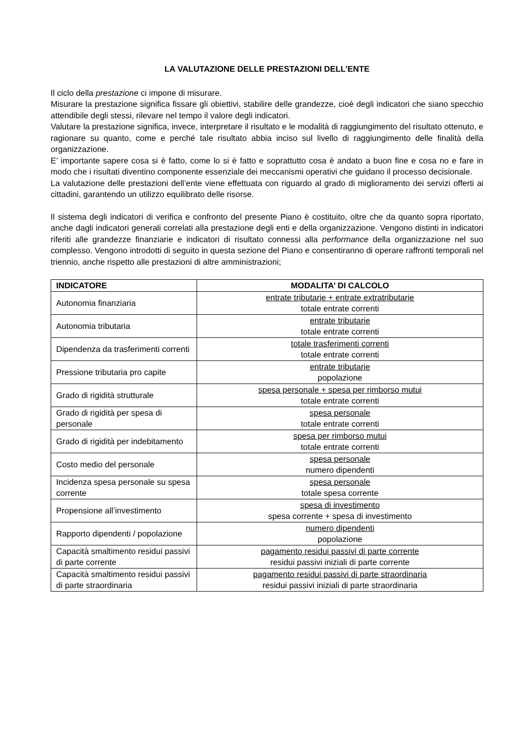LA VALUTAZIONE DELLE PRESTAZIONI DELL’ENTE
Il ciclo della prestazione ci impone di misurare.
Misurare la prestazione significa fissare gli obiettivi, stabilire delle grandezze, cioè degli indicatori che siano specchio attendibile degli stessi, rilevare nel tempo il valore degli indicatori.
Valutare la prestazione significa, invece, interpretare il risultato e le modalità di raggiungimento del risultato ottenuto, e ragionare su quanto, come e perché tale risultato abbia inciso sul livello di raggiungimento delle finalità della organizzazione.
E’ importante sapere cosa si è fatto, come lo si è fatto e soprattutto cosa è andato a buon fine e cosa no e fare in modo che i risultati diventino componente essenziale dei meccanismi operativi che guidano il processo decisionale.
La valutazione delle prestazioni dell’ente viene effettuata con riguardo al grado di miglioramento dei servizi offerti ai cittadini, garantendo un utilizzo equilibrato delle risorse.
Il sistema degli indicatori di verifica e confronto del presente Piano è costituito, oltre che da quanto sopra riportato, anche dagli indicatori generali correlati alla prestazione degli enti e della organizzazione. Vengono distinti in indicatori riferiti alle grandezze finanziarie e indicatori di risultato connessi alla performance della organizzazione nel suo complesso. Vengono introdotti di seguito in questa sezione del Piano e consentiranno di operare raffronti temporali nel triennio, anche rispetto alle prestazioni di altre amministrazioni;
| INDICATORE | MODALITA’ DI CALCOLO |
| --- | --- |
| Autonomia finanziaria | entrate tributarie + entrate extratributarie totale entrate correnti |
| Autonomia tributaria | entrate tributarie totale entrate correnti |
| Dipendenza da trasferimenti correnti | totale trasferimenti correnti totale entrate correnti |
| Pressione tributaria pro capite | entrate tributarie popolazione |
| Grado di rigidità strutturale | spesa personale + spesa per rimborso mutui totale entrate correnti |
| Grado di rigidità per spesa di personale | spesa personale totale entrate correnti |
| Grado di rigidità per indebitamento | spesa per rimborso mutui totale entrate correnti |
| Costo medio del personale | spesa personale numero dipendenti |
| Incidenza spesa personale su spesa corrente | spesa personale totale spesa corrente |
| Propensione all’investimento | spesa di investimento spesa corrente + spesa di investimento |
| Rapporto dipendenti / popolazione | numero dipendenti popolazione |
| Capacità smaltimento residui passivi di parte corrente | pagamento residui passivi di parte corrente residui passivi iniziali di parte corrente |
| Capacità smaltimento residui passivi di parte straordinaria | pagamento residui passivi di parte straordinaria residui passivi iniziali di parte straordinaria |